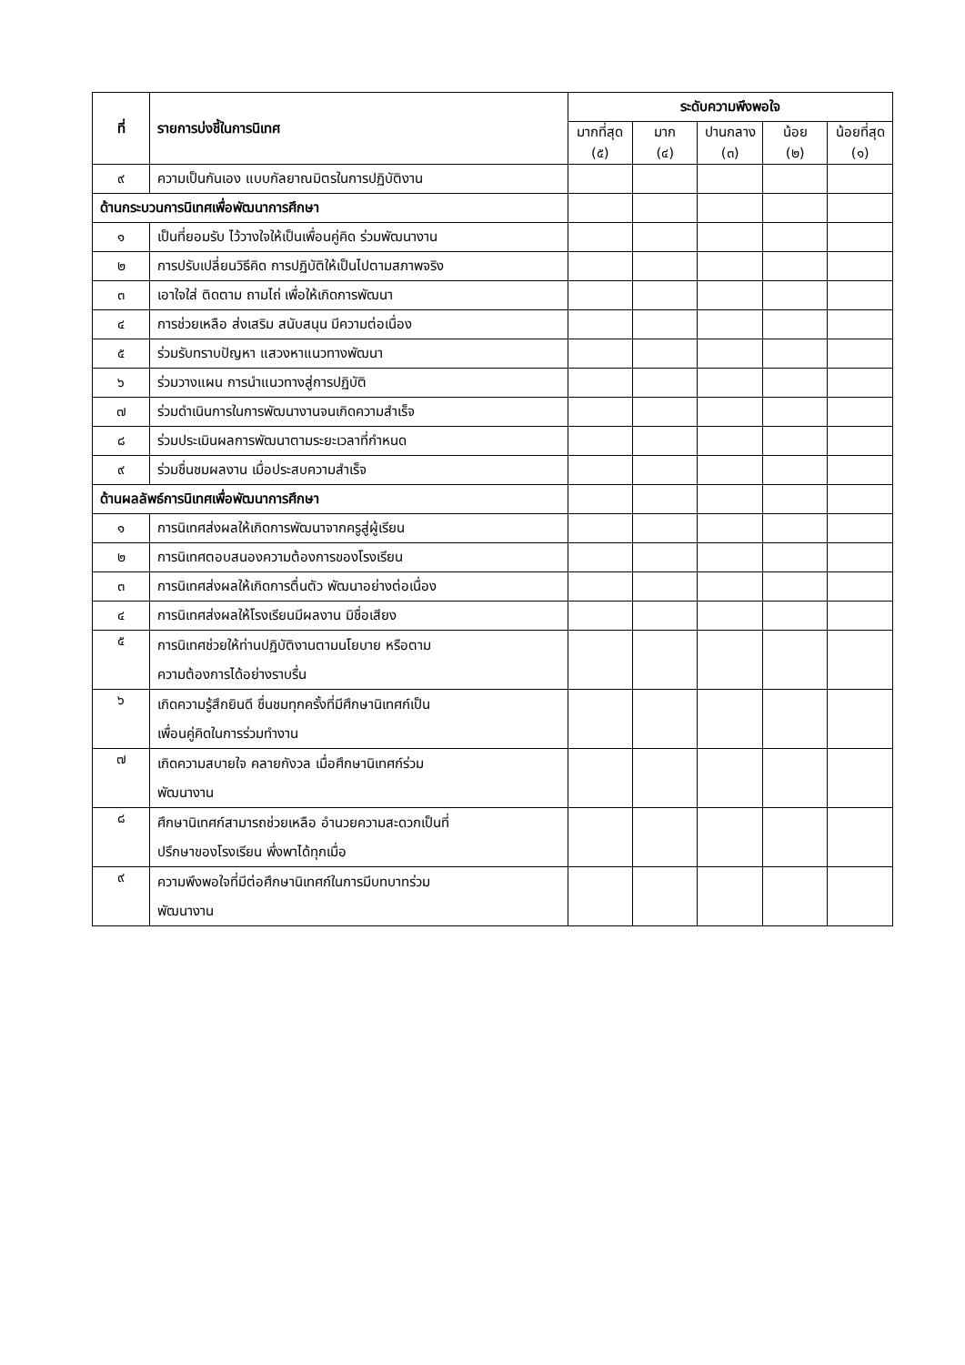| ที่ | รายการบ่งชี้ในการนิเทศ | ระดับความพึงพอใจ | | | | |
| --- | --- | --- | --- | --- | --- | --- |
| | | มากที่สุด (๕) | มาก (๔) | ปานกลาง (๓) | น้อย (๒) | น้อยที่สุด (๑) |
| ๙ | ความเป็นกันเอง แบบกัลยาณมิตรในการปฏิบัติงาน | | | | | |
| ด้านกระบวนการนิเทศเพื่อพัฒนาการศึกษา | | | | | | |
| ๑ | เป็นที่ยอมรับ ไว้วางใจให้เป็นเพื่อนคู่คิด ร่วมพัฒนางาน | | | | | |
| ๒ | การปรับเปลี่ยนวิธีคิด การปฏิบัติให้เป็นไปตามสภาพจริง | | | | | |
| ๓ | เอาใจใส่ ติดตาม ถามไถ่ เพื่อให้เกิดการพัฒนา | | | | | |
| ๔ | การช่วยเหลือ ส่งเสริม สนับสนุน มีความต่อเนื่อง | | | | | |
| ๕ | ร่วมรับทราบปัญหา แสวงหาแนวทางพัฒนา | | | | | |
| ๖ | ร่วมวางแผน การนำแนวทางสู่การปฏิบัติ | | | | | |
| ๗ | ร่วมดำเนินการในการพัฒนางานจนเกิดความสำเร็จ | | | | | |
| ๘ | ร่วมประเมินผลการพัฒนาตามระยะเวลาที่กำหนด | | | | | |
| ๙ | ร่วมชื่นชมผลงาน เมื่อประสบความสำเร็จ | | | | | |
| ด้านผลลัพธ์การนิเทศเพื่อพัฒนาการศึกษา | | | | | | |
| ๑ | การนิเทศส่งผลให้เกิดการพัฒนาจากครูสู่ผู้เรียน | | | | | |
| ๒ | การนิเทศตอบสนองความต้องการของโรงเรียน | | | | | |
| ๓ | การนิเทศส่งผลให้เกิดการตื่นตัว พัฒนาอย่างต่อเนื่อง | | | | | |
| ๔ | การนิเทศส่งผลให้โรงเรียนมีผลงาน มิชื่อเสียง | | | | | |
| ๕ | การนิเทศช่วยให้ท่านปฏิบัติงานตามนโยบาย หรือตาม ความต้องการได้อย่างราบรื่น | | | | | |
| ๖ | เกิดความรู้สึกยินดี ชื่นชมทุกครั้งที่มีศึกษานิเทศก์เป็น เพื่อนคู่คิดในการร่วมทำงาน | | | | | |
| ๗ | เกิดความสบายใจ คลายกังวล เมื่อศึกษานิเทศก์ร่วม พัฒนางาน | | | | | |
| ๘ | ศึกษานิเทศก์สามารถช่วยเหลือ อำนวยความสะดวกเป็นที่ ปรึกษาของโรงเรียน พึ่งพาได้ทุกเมื่อ | | | | | |
| ๙ | ความพึงพอใจที่มีต่อศึกษานิเทศก์ในการมีบทบาทร่วม พัฒนางาน | | | | | |